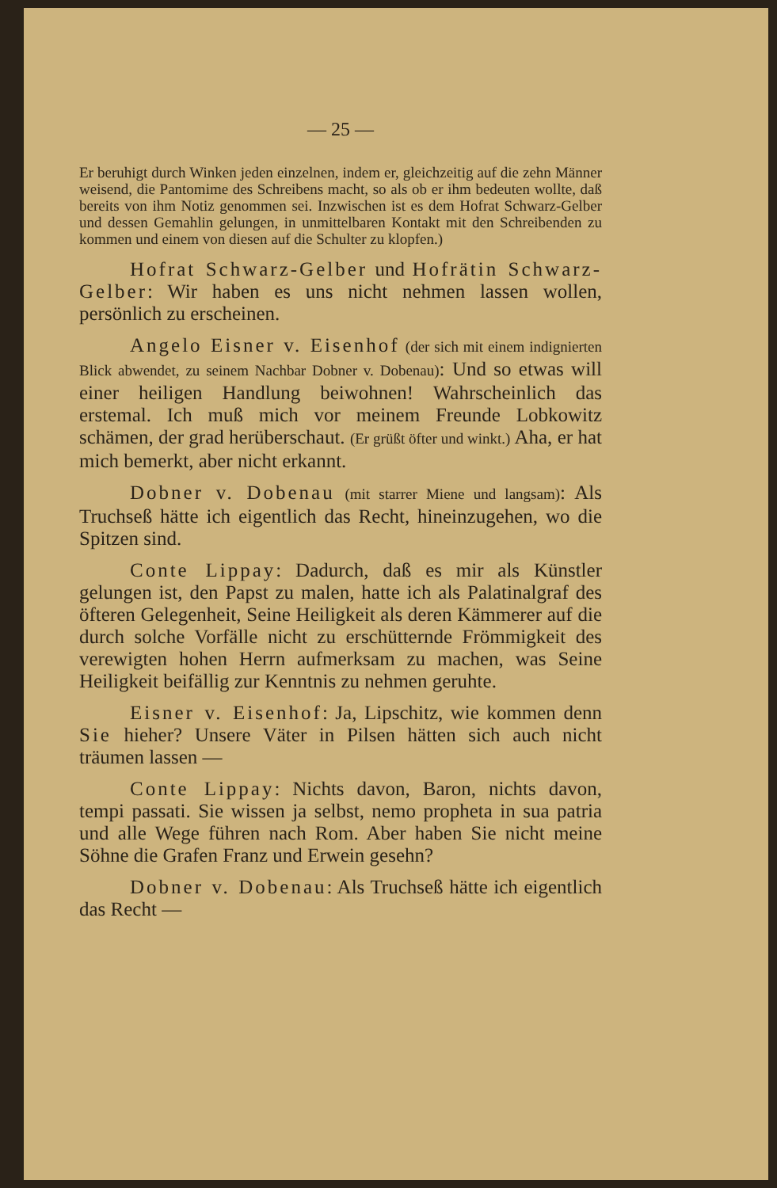— 25 —
Er beruhigt durch Winken jeden einzelnen, indem er, gleichzeitig auf die zehn Männer weisend, die Pantomime des Schreibens macht, so als ob er ihm bedeuten wollte, daß bereits von ihm Notiz genommen sei. Inzwischen ist es dem Hofrat Schwarz-Gelber und dessen Gemahlin gelungen, in unmittelbaren Kontakt mit den Schreibenden zu kommen und einem von diesen auf die Schulter zu klopfen.)
Hofrat Schwarz-Gelber und Hofrätin Schwarz-Gelber: Wir haben es uns nicht nehmen lassen wollen, persönlich zu erscheinen.
Angelo Eisner v. Eisenhof (der sich mit einem indignierten Blick abwendet, zu seinem Nachbar Dobner v. Dobenau): Und so etwas will einer heiligen Handlung beiwohnen! Wahrscheinlich das erstemal. Ich muß mich vor meinem Freunde Lobkowitz schämen, der grad herüberschaut. (Er grüßt öfter und winkt.) Aha, er hat mich bemerkt, aber nicht erkannt.
Dobner v. Dobenau (mit starrer Miene und langsam): Als Truchseß hätte ich eigentlich das Recht, hineinzugehen, wo die Spitzen sind.
Conte Lippay: Dadurch, daß es mir als Künstler gelungen ist, den Papst zu malen, hatte ich als Palatinalgraf des öfteren Gelegenheit, Seine Heiligkeit als deren Kämmerer auf die durch solche Vorfälle nicht zu erschütternde Frömmigkeit des verewigten hohen Herrn aufmerksam zu machen, was Seine Heiligkeit beifällig zur Kenntnis zu nehmen geruhte.
Eisner v. Eisenhof: Ja, Lipschitz, wie kommen denn Sie hieher? Unsere Väter in Pilsen hätten sich auch nicht träumen lassen —
Conte Lippay: Nichts davon, Baron, nichts davon, tempi passati. Sie wissen ja selbst, nemo propheta in sua patria und alle Wege führen nach Rom. Aber haben Sie nicht meine Söhne die Grafen Franz und Erwein gesehn?
Dobner v. Dobenau: Als Truchseß hätte ich eigentlich das Recht —